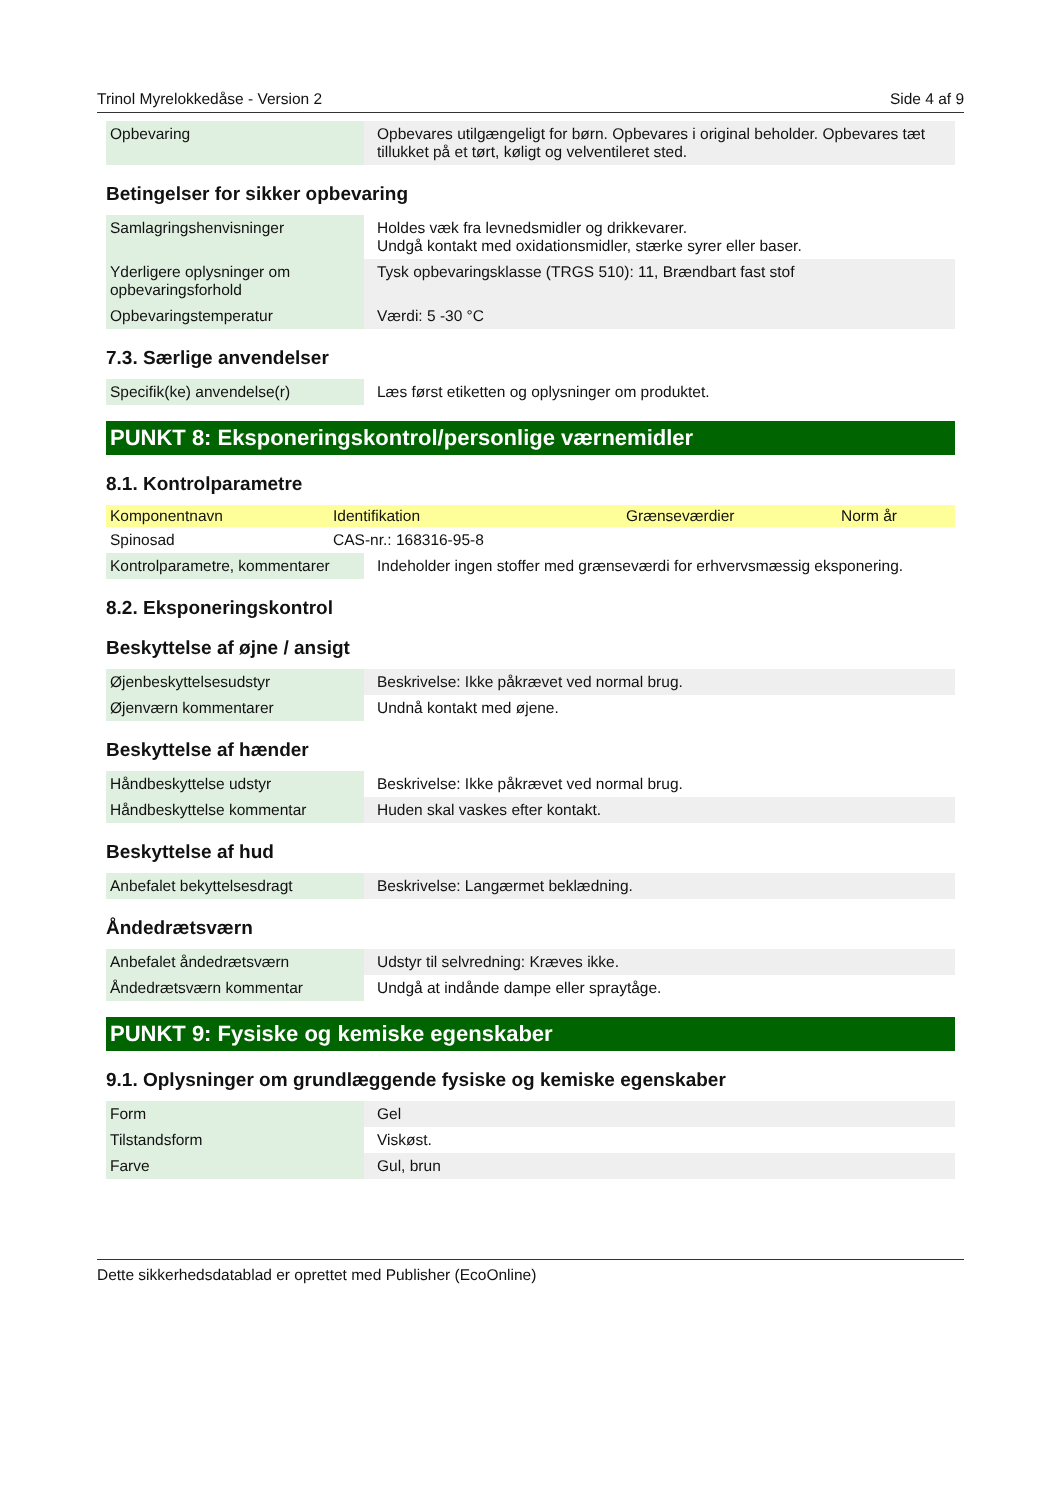Trinol Myrelokkedåse - Version 2 Side 4 af 9
| Opbevaring | Opbevares utilgængeligt for børn. Opbevares i original beholder. Opbevares tæt tillukket på et tørt, køligt og velventileret sted. |
Betingelser for sikker opbevaring
| Samlagringshenvisninger | Holdes væk fra levnedsmidler og drikkevarer. Undgå kontakt med oxidationsmidler, stærke syrer eller baser. |
| Yderligere oplysninger om opbevaringsforhold | Tysk opbevaringsklasse (TRGS 510): 11, Brændbart fast stof |
| Opbevaringstemperatur | Værdi: 5 -30 °C |
7.3. Særlige anvendelser
| Specifik(ke) anvendelse(r) | Læs først etiketten og oplysninger om produktet. |
PUNKT 8: Eksponeringskontrol/personlige værnemidler
8.1. Kontrolparametre
| Komponentnavn | Identifikation | Grænseværdier | Norm år |
| --- | --- | --- | --- |
| Spinosad | CAS-nr.: 168316-95-8 | | |
| Kontrolparametre, kommentarer | Indeholder ingen stoffer med grænseværdi for erhvervsmæssig eksponering. |
8.2. Eksponeringskontrol
Beskyttelse af øjne / ansigt
| Øjenbeskyttelsesudstyr | Beskrivelse: Ikke påkrævet ved normal brug. |
| Øjenværn kommentarer | Undnå kontakt med øjene. |
Beskyttelse af hænder
| Håndbeskyttelse udstyr | Beskrivelse: Ikke påkrævet ved normal brug. |
| Håndbeskyttelse kommentar | Huden skal vaskes efter kontakt. |
Beskyttelse af hud
| Anbefalet bekyttelsesdragt | Beskrivelse: Langærmet beklædning. |
Åndedrætsværn
| Anbefalet åndedrætsværn | Udstyr til selvredning: Kræves ikke. |
| Åndedrætsværn kommentar | Undgå at indånde dampe eller spraytåge. |
PUNKT 9: Fysiske og kemiske egenskaber
9.1. Oplysninger om grundlæggende fysiske og kemiske egenskaber
| Form | Gel |
| Tilstandsform | Viskøst. |
| Farve | Gul, brun |
Dette sikkerhedsdatablad er oprettet med Publisher (EcoOnline)